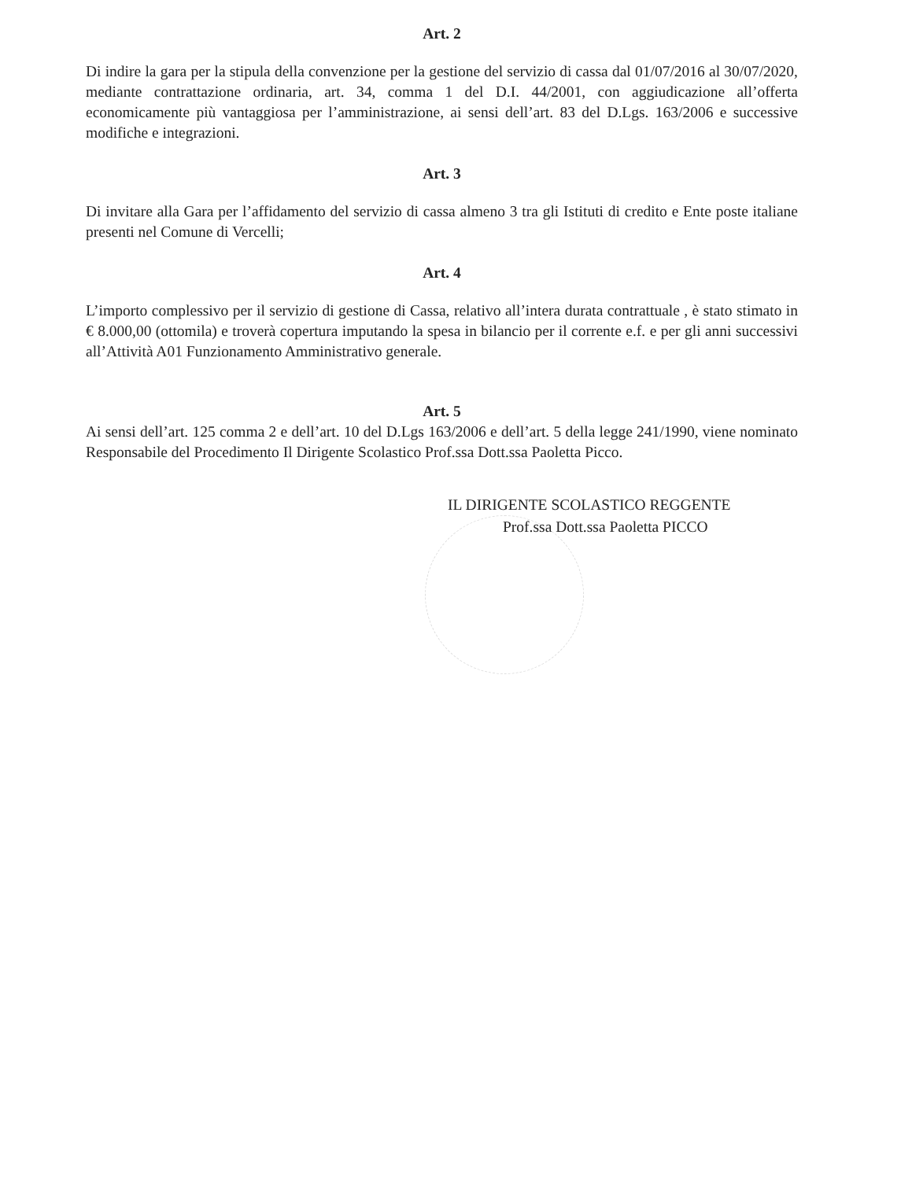Art. 2
Di indire la gara per la stipula della convenzione per la gestione del servizio di cassa dal 01/07/2016 al 30/07/2020, mediante contrattazione ordinaria, art. 34, comma 1 del D.I. 44/2001, con aggiudicazione all’offerta economicamente più vantaggiosa per l’amministrazione, ai sensi dell’art. 83 del D.Lgs. 163/2006 e successive modifiche e integrazioni.
Art. 3
Di invitare alla Gara per l’affidamento del servizio di cassa almeno 3 tra gli Istituti di credito e Ente poste italiane presenti nel Comune di Vercelli;
Art. 4
L’importo complessivo per il servizio di gestione di Cassa, relativo all’intera durata contrattuale , è stato stimato in € 8.000,00 (ottomila) e troverà copertura imputando la spesa in bilancio per il corrente e.f. e per gli anni successivi all’Attività A01 Funzionamento Amministrativo generale.
Art. 5
Ai sensi dell’art. 125 comma 2 e dell’art. 10 del D.Lgs 163/2006 e dell’art. 5 della legge 241/1990, viene nominato Responsabile del Procedimento Il Dirigente Scolastico Prof.ssa Dott.ssa Paoletta Picco.
IL DIRIGENTE SCOLASTICO REGGENTE
Prof.ssa Dott.ssa Paoletta PICCO